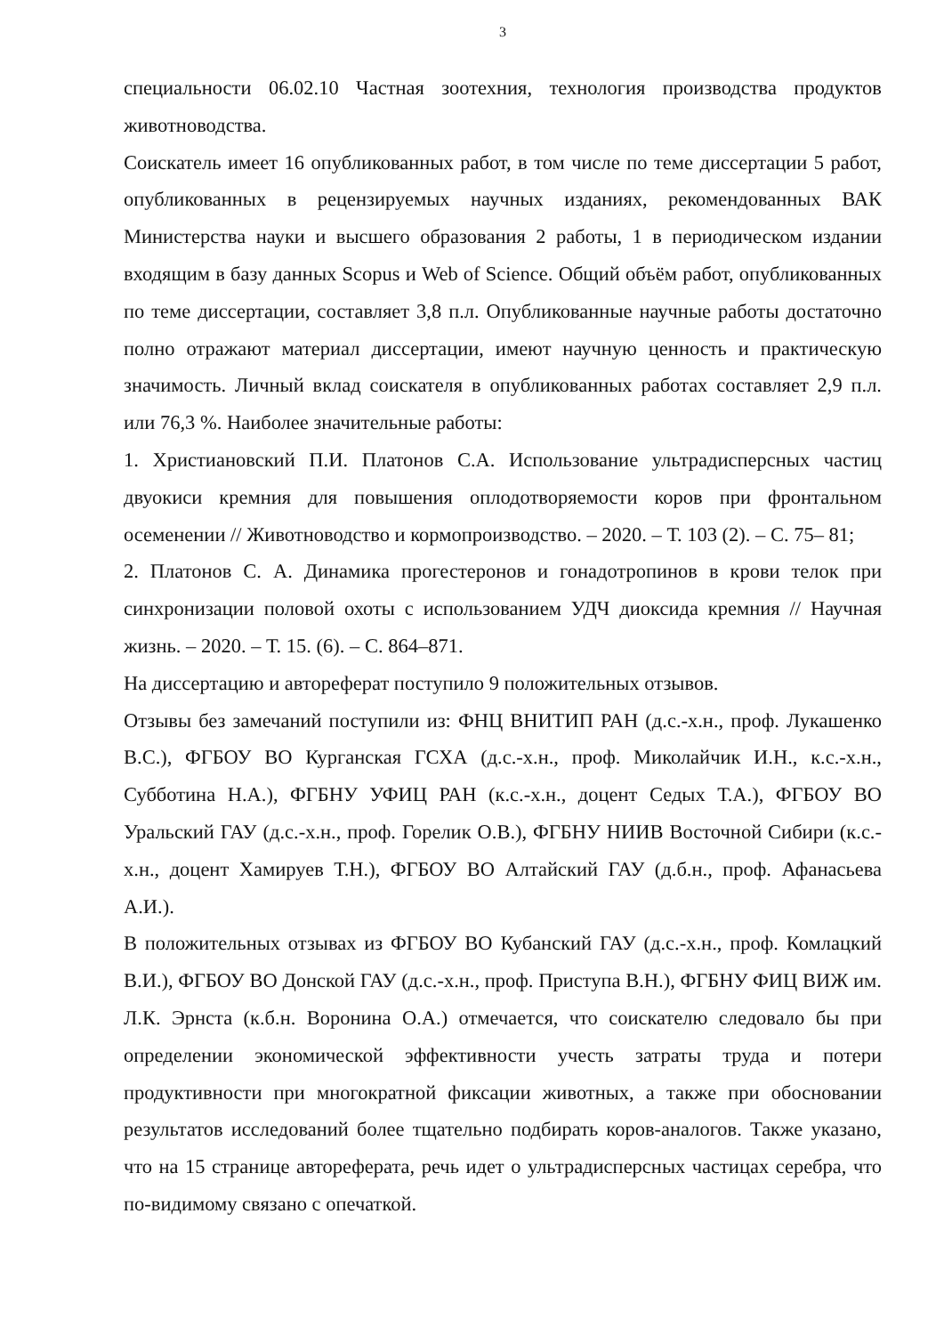3
специальности 06.02.10 Частная зоотехния, технология производства продуктов животноводства.
Соискатель имеет 16 опубликованных работ, в том числе по теме диссертации 5 работ, опубликованных в рецензируемых научных изданиях, рекомендованных ВАК Министерства науки и высшего образования 2 работы, 1 в периодическом издании входящим в базу данных Scopus и Web of Science. Общий объём работ, опубликованных по теме диссертации, составляет 3,8 п.л. Опубликованные научные работы достаточно полно отражают материал диссертации, имеют научную ценность и практическую значимость. Личный вклад соискателя в опубликованных работах составляет 2,9 п.л. или 76,3 %. Наиболее значительные работы:
1. Христиановский П.И. Платонов С.А. Использование ультрадисперсных частиц двуокиси кремния для повышения оплодотворяемости коров при фронтальном осеменении // Животноводство и кормопроизводство. – 2020. – Т. 103 (2). – С. 75– 81;
2. Платонов С. А. Динамика прогестеронов и гонадотропинов в крови телок при синхронизации половой охоты с использованием УДЧ диоксида кремния // Научная жизнь. – 2020. – Т. 15. (6). – С. 864–871.
На диссертацию и автореферат поступило 9 положительных отзывов.
Отзывы без замечаний поступили из: ФНЦ ВНИТИП РАН (д.с.-х.н., проф. Лукашенко В.С.), ФГБОУ ВО Курганская ГСХА (д.с.-х.н., проф. Миколайчик И.Н., к.с.-х.н., Субботина Н.А.), ФГБНУ УФИЦ РАН (к.с.-х.н., доцент Седых Т.А.), ФГБОУ ВО Уральский ГАУ (д.с.-х.н., проф. Горелик О.В.), ФГБНУ НИИВ Восточной Сибири (к.с.-х.н., доцент Хамируев Т.Н.), ФГБОУ ВО Алтайский ГАУ (д.б.н., проф. Афанасьева А.И.).
В положительных отзывах из ФГБОУ ВО Кубанский ГАУ (д.с.-х.н., проф. Комлацкий В.И.), ФГБОУ ВО Донской ГАУ (д.с.-х.н., проф. Приступа В.Н.), ФГБНУ ФИЦ ВИЖ им. Л.К. Эрнста (к.б.н. Воронина О.А.) отмечается, что соискателю следовало бы при определении экономической эффективности учесть затраты труда и потери продуктивности при многократной фиксации животных, а также при обосновании результатов исследований более тщательно подбирать коров-аналогов. Также указано, что на 15 странице автореферата, речь идет о ультрадисперсных частицах серебра, что по-видимому связано с опечаткой.